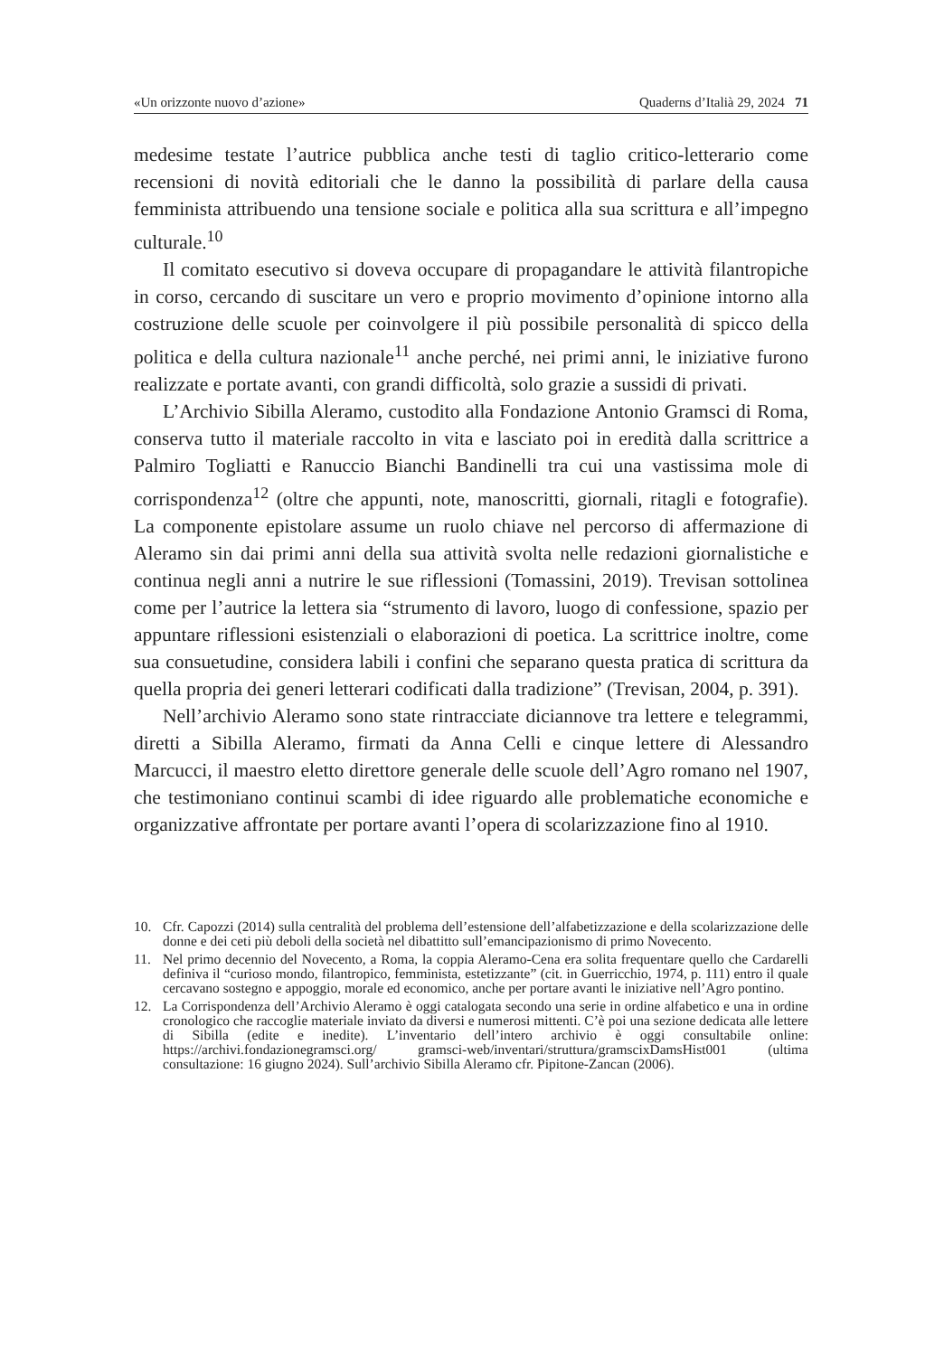«Un orizzonte nuovo d’azione» Quaderns d’Italià 29, 2024 71
medesime testate l’autrice pubblica anche testi di taglio critico-letterario come recensioni di novità editoriali che le danno la possibilità di parlare della causa femminista attribuendo una tensione sociale e politica alla sua scrittura e all’impegno culturale.<sup>10</sup>
Il comitato esecutivo si doveva occupare di propagandare le attività filantropiche in corso, cercando di suscitare un vero e proprio movimento d’opinione intorno alla costruzione delle scuole per coinvolgere il più possibile personalità di spicco della politica e della cultura nazionale<sup>11</sup> anche perché, nei primi anni, le iniziative furono realizzate e portate avanti, con grandi difficoltà, solo grazie a sussidi di privati.
L’Archivio Sibilla Aleramo, custodito alla Fondazione Antonio Gramsci di Roma, conserva tutto il materiale raccolto in vita e lasciato poi in eredità dalla scrittrice a Palmiro Togliatti e Ranuccio Bianchi Bandinelli tra cui una vastissima mole di corrispondenza<sup>12</sup> (oltre che appunti, note, manoscritti, giornali, ritagli e fotografie). La componente epistolare assume un ruolo chiave nel percorso di affermazione di Aleramo sin dai primi anni della sua attività svolta nelle redazioni giornalistiche e continua negli anni a nutrire le sue riflessioni (Tomassini, 2019). Trevisan sottolinea come per l’autrice la lettera sia “strumento di lavoro, luogo di confessione, spazio per appuntare riflessioni esistenziali o elaborazioni di poetica. La scrittrice inoltre, come sua consuetudine, considera labili i confini che separano questa pratica di scrittura da quella propria dei generi letterari codificati dalla tradizione” (Trevisan, 2004, p. 391).
Nell’archivio Aleramo sono state rintracciate diciannove tra lettere e telegrammi, diretti a Sibilla Aleramo, firmati da Anna Celli e cinque lettere di Alessandro Marcucci, il maestro eletto direttore generale delle scuole dell’Agro romano nel 1907, che testimoniano continui scambi di idee riguardo alle problematiche economiche e organizzative affrontate per portare avanti l’opera di scolarizzazione fino al 1910.
10. Cfr. Capozzi (2014) sulla centralità del problema dell’estensione dell’alfabetizzazione e della scolarizzazione delle donne e dei ceti più deboli della società nel dibattitto sull’emancipazionismo di primo Novecento.
11. Nel primo decennio del Novecento, a Roma, la coppia Aleramo-Cena era solita frequentare quello che Cardarelli definiva il “curioso mondo, filantropico, femminista, estetizzante” (cit. in Guerricchio, 1974, p. 111) entro il quale cercavano sostegno e appoggio, morale ed economico, anche per portare avanti le iniziative nell’Agro pontino.
12. La Corrispondenza dell’Archivio Aleramo è oggi catalogata secondo una serie in ordine alfabetico e una in ordine cronologico che raccoglie materiale inviato da diversi e numerosi mittenti. C’è poi una sezione dedicata alle lettere di Sibilla (edite e inedite). L’inventario dell’intero archivio è oggi consultabile online: https://archivi.fondazionegramsci.org/ gramsci-web/inventari/struttura/gramscixDamsHist001 (ultima consultazione: 16 giugno 2024). Sull’archivio Sibilla Aleramo cfr. Pipitone-Zancan (2006).